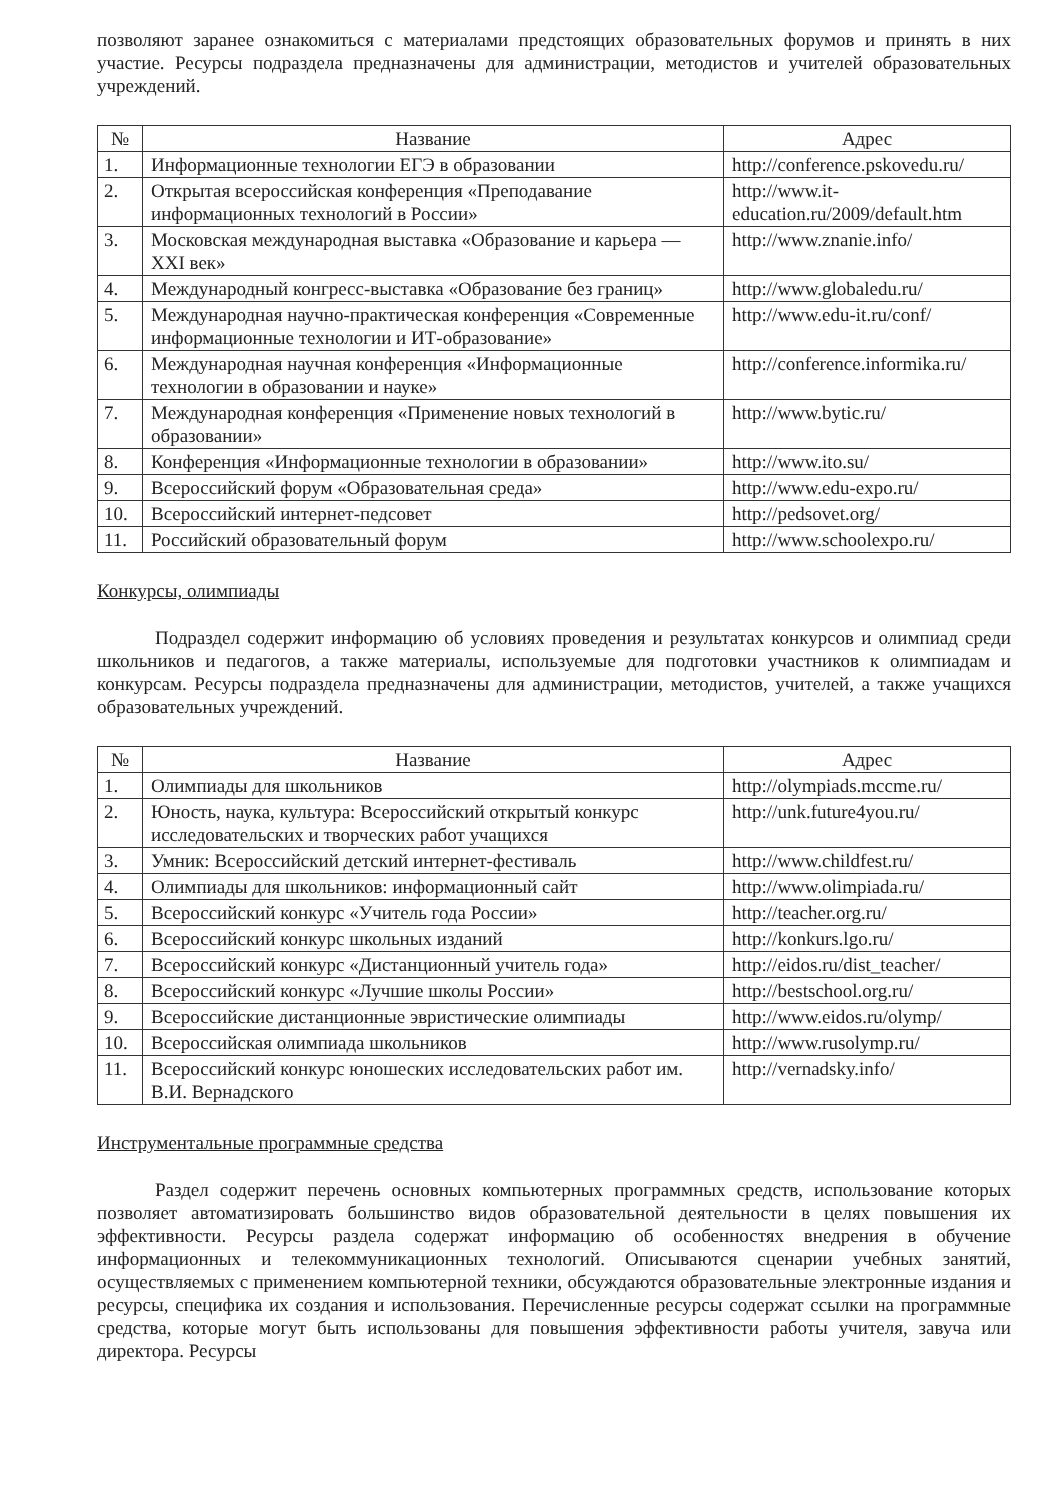позволяют заранее ознакомиться с материалами предстоящих образовательных форумов и принять в них участие. Ресурсы подраздела предназначены для администрации, методистов и учителей образовательных учреждений.
| № | Название | Адрес |
| --- | --- | --- |
| 1. | Информационные технологии ЕГЭ в образовании | http://conference.pskovedu.ru/ |
| 2. | Открытая всероссийская конференция «Преподавание информационных технологий в России» | http://www.it-education.ru/2009/default.htm |
| 3. | Московская международная выставка «Образование и карьера — XXI век» | http://www.znanie.info/ |
| 4. | Международный конгресс-выставка «Образование без границ» | http://www.globaledu.ru/ |
| 5. | Международная научно-практическая конференция «Современные информационные технологии и ИТ-образование» | http://www.edu-it.ru/conf/ |
| 6. | Международная научная конференция «Информационные технологии в образовании и науке» | http://conference.informika.ru/ |
| 7. | Международная конференция «Применение новых технологий в образовании» | http://www.bytic.ru/ |
| 8. | Конференция «Информационные технологии в образовании» | http://www.ito.su/ |
| 9. | Всероссийский форум «Образовательная среда» | http://www.edu-expo.ru/ |
| 10. | Всероссийский интернет-педсовет | http://pedsovet.org/ |
| 11. | Российский образовательный форум | http://www.schoolexpo.ru/ |
Конкурсы, олимпиады
Подраздел содержит информацию об условиях проведения и результатах конкурсов и олимпиад среди школьников и педагогов, а также материалы, используемые для подготовки участников к олимпиадам и конкурсам. Ресурсы подраздела предназначены для администрации, методистов, учителей, а также учащихся образовательных учреждений.
| № | Название | Адрес |
| --- | --- | --- |
| 1. | Олимпиады для школьников | http://olympiads.mccme.ru/ |
| 2. | Юность, наука, культура: Всероссийский открытый конкурс исследовательских и творческих работ учащихся | http://unk.future4you.ru/ |
| 3. | Умник: Всероссийский детский интернет-фестиваль | http://www.childfest.ru/ |
| 4. | Олимпиады для школьников: информационный сайт | http://www.olimpiada.ru/ |
| 5. | Всероссийский конкурс «Учитель года России» | http://teacher.org.ru/ |
| 6. | Всероссийский конкурс школьных изданий | http://konkurs.lgo.ru/ |
| 7. | Всероссийский конкурс «Дистанционный учитель года» | http://eidos.ru/dist_teacher/ |
| 8. | Всероссийский конкурс «Лучшие школы России» | http://bestschool.org.ru/ |
| 9. | Всероссийские дистанционные эвристические олимпиады | http://www.eidos.ru/olymp/ |
| 10. | Всероссийская олимпиада школьников | http://www.rusolymp.ru/ |
| 11. | Всероссийский конкурс юношеских исследовательских работ им. В.И. Вернадского | http://vernadsky.info/ |
Инструментальные программные средства
Раздел содержит перечень основных компьютерных программных средств, использование которых позволяет автоматизировать большинство видов образовательной деятельности в целях повышения их эффективности. Ресурсы раздела содержат информацию об особенностях внедрения в обучение информационных и телекоммуникационных технологий. Описываются сценарии учебных занятий, осуществляемых с применением компьютерной техники, обсуждаются образовательные электронные издания и ресурсы, специфика их создания и использования. Перечисленные ресурсы содержат ссылки на программные средства, которые могут быть использованы для повышения эффективности работы учителя, завуча или директора. Ресурсы